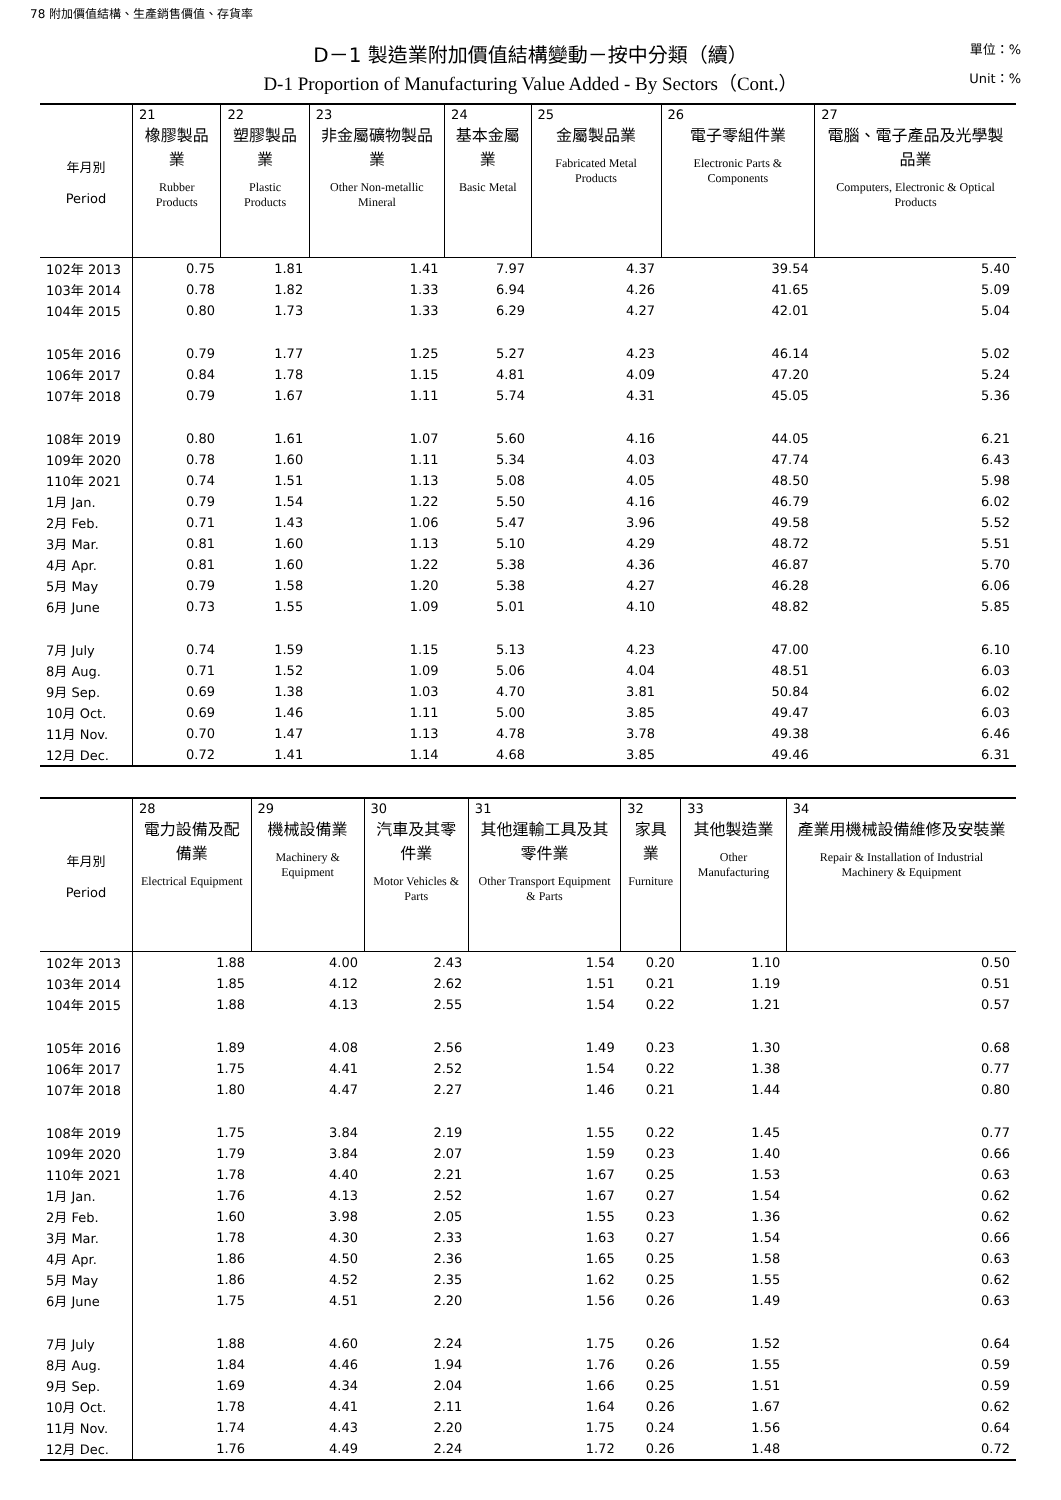78 附加價值結構、生產銷售價值、存貨率
單位：%
D－1 製造業附加價值結構變動－按中分類（續）
Unit：%
D-1 Proportion of Manufacturing Value Added - By Sectors（Cont.）
| 年月別 Period | 21 橡膠製品業 Rubber Products | 22 塑膠製品業 Plastic Products | 23 非金屬礦物製品業 Other Non-metallic Mineral | 24 基本金屬業 Basic Metal | 25 金屬製品業 Fabricated Metal Products | 26 電子零組件業 Electronic Parts & Components | 27 電腦、電子產品及光學製品業 Computers, Electronic & Optical Products |
| --- | --- | --- | --- | --- | --- | --- | --- |
| 102年 2013 | 0.75 | 1.81 | 1.41 | 7.97 | 4.37 | 39.54 | 5.40 |
| 103年 2014 | 0.78 | 1.82 | 1.33 | 6.94 | 4.26 | 41.65 | 5.09 |
| 104年 2015 | 0.80 | 1.73 | 1.33 | 6.29 | 4.27 | 42.01 | 5.04 |
| 105年 2016 | 0.79 | 1.77 | 1.25 | 5.27 | 4.23 | 46.14 | 5.02 |
| 106年 2017 | 0.84 | 1.78 | 1.15 | 4.81 | 4.09 | 47.20 | 5.24 |
| 107年 2018 | 0.79 | 1.67 | 1.11 | 5.74 | 4.31 | 45.05 | 5.36 |
| 108年 2019 | 0.80 | 1.61 | 1.07 | 5.60 | 4.16 | 44.05 | 6.21 |
| 109年 2020 | 0.78 | 1.60 | 1.11 | 5.34 | 4.03 | 47.74 | 6.43 |
| 110年 2021 | 0.74 | 1.51 | 1.13 | 5.08 | 4.05 | 48.50 | 5.98 |
| 1月 Jan. | 0.79 | 1.54 | 1.22 | 5.50 | 4.16 | 46.79 | 6.02 |
| 2月 Feb. | 0.71 | 1.43 | 1.06 | 5.47 | 3.96 | 49.58 | 5.52 |
| 3月 Mar. | 0.81 | 1.60 | 1.13 | 5.10 | 4.29 | 48.72 | 5.51 |
| 4月 Apr. | 0.81 | 1.60 | 1.22 | 5.38 | 4.36 | 46.87 | 5.70 |
| 5月 May | 0.79 | 1.58 | 1.20 | 5.38 | 4.27 | 46.28 | 6.06 |
| 6月 June | 0.73 | 1.55 | 1.09 | 5.01 | 4.10 | 48.82 | 5.85 |
| 7月 July | 0.74 | 1.59 | 1.15 | 5.13 | 4.23 | 47.00 | 6.10 |
| 8月 Aug. | 0.71 | 1.52 | 1.09 | 5.06 | 4.04 | 48.51 | 6.03 |
| 9月 Sep. | 0.69 | 1.38 | 1.03 | 4.70 | 3.81 | 50.84 | 6.02 |
| 10月 Oct. | 0.69 | 1.46 | 1.11 | 5.00 | 3.85 | 49.47 | 6.03 |
| 11月 Nov. | 0.70 | 1.47 | 1.13 | 4.78 | 3.78 | 49.38 | 6.46 |
| 12月 Dec. | 0.72 | 1.41 | 1.14 | 4.68 | 3.85 | 49.46 | 6.31 |
| 年月別 Period | 28 電力設備及配備業 Electrical Equipment | 29 機械設備業 Machinery & Equipment | 30 汽車及其零件業 Motor Vehicles & Parts | 31 其他運輸工具及其零件業 Other Transport Equipment & Parts | 32 家具業 Furniture | 33 其他製造業 Other Manufacturing | 34 產業用機械設備維修及安裝業 Repair & Installation of Industrial Machinery & Equipment |
| --- | --- | --- | --- | --- | --- | --- | --- |
| 102年 2013 | 1.88 | 4.00 | 2.43 | 1.54 | 0.20 | 1.10 | 0.50 |
| 103年 2014 | 1.85 | 4.12 | 2.62 | 1.51 | 0.21 | 1.19 | 0.51 |
| 104年 2015 | 1.88 | 4.13 | 2.55 | 1.54 | 0.22 | 1.21 | 0.57 |
| 105年 2016 | 1.89 | 4.08 | 2.56 | 1.49 | 0.23 | 1.30 | 0.68 |
| 106年 2017 | 1.75 | 4.41 | 2.52 | 1.54 | 0.22 | 1.38 | 0.77 |
| 107年 2018 | 1.80 | 4.47 | 2.27 | 1.46 | 0.21 | 1.44 | 0.80 |
| 108年 2019 | 1.75 | 3.84 | 2.19 | 1.55 | 0.22 | 1.45 | 0.77 |
| 109年 2020 | 1.79 | 3.84 | 2.07 | 1.59 | 0.23 | 1.40 | 0.66 |
| 110年 2021 | 1.78 | 4.40 | 2.21 | 1.67 | 0.25 | 1.53 | 0.63 |
| 1月 Jan. | 1.76 | 4.13 | 2.52 | 1.67 | 0.27 | 1.54 | 0.62 |
| 2月 Feb. | 1.60 | 3.98 | 2.05 | 1.55 | 0.23 | 1.36 | 0.62 |
| 3月 Mar. | 1.78 | 4.30 | 2.33 | 1.63 | 0.27 | 1.54 | 0.66 |
| 4月 Apr. | 1.86 | 4.50 | 2.36 | 1.65 | 0.25 | 1.58 | 0.63 |
| 5月 May | 1.86 | 4.52 | 2.35 | 1.62 | 0.25 | 1.55 | 0.62 |
| 6月 June | 1.75 | 4.51 | 2.20 | 1.56 | 0.26 | 1.49 | 0.63 |
| 7月 July | 1.88 | 4.60 | 2.24 | 1.75 | 0.26 | 1.52 | 0.64 |
| 8月 Aug. | 1.84 | 4.46 | 1.94 | 1.76 | 0.26 | 1.55 | 0.59 |
| 9月 Sep. | 1.69 | 4.34 | 2.04 | 1.66 | 0.25 | 1.51 | 0.59 |
| 10月 Oct. | 1.78 | 4.41 | 2.11 | 1.64 | 0.26 | 1.67 | 0.62 |
| 11月 Nov. | 1.74 | 4.43 | 2.20 | 1.75 | 0.24 | 1.56 | 0.64 |
| 12月 Dec. | 1.76 | 4.49 | 2.24 | 1.72 | 0.26 | 1.48 | 0.72 |